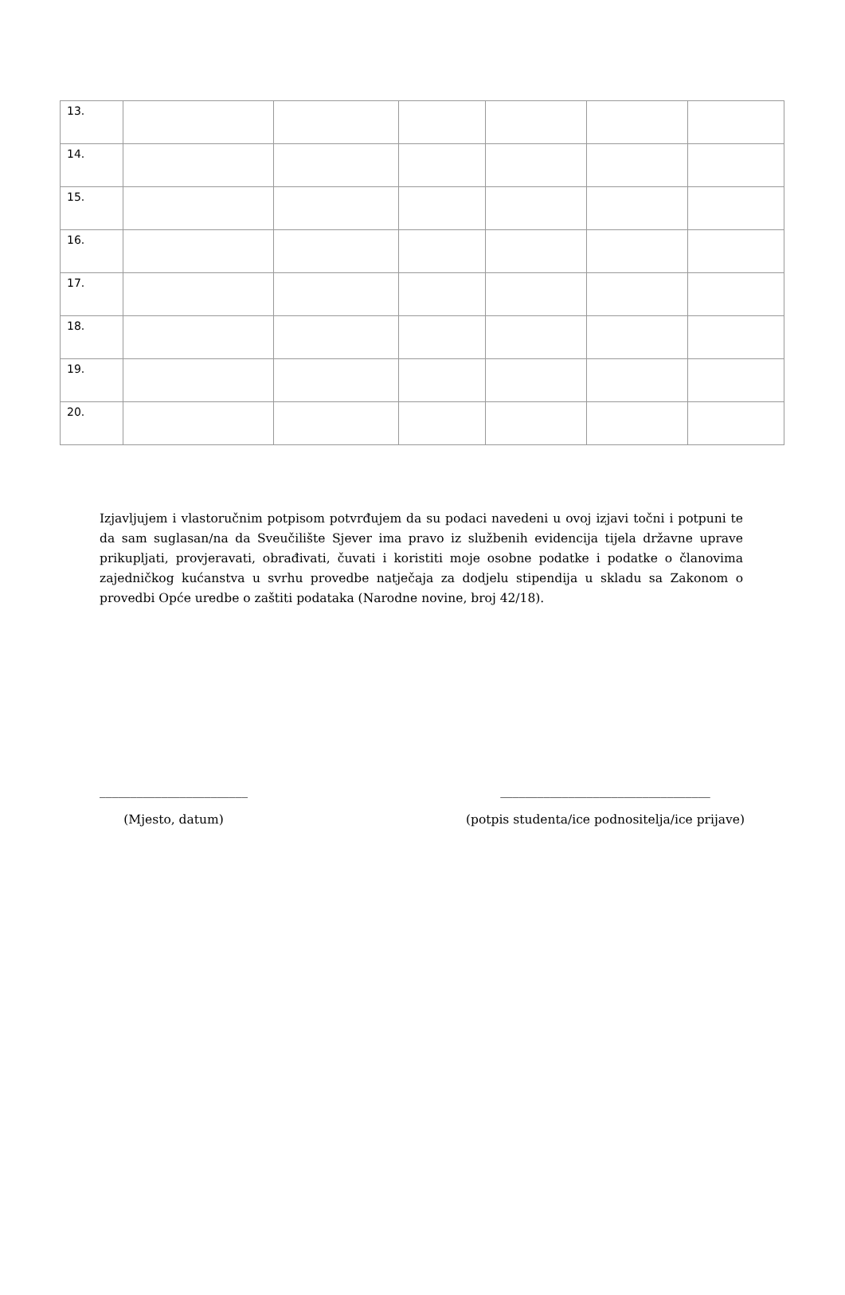| 13. | | | | | | |
| 14. | | | | | | |
| 15. | | | | | | |
| 16. | | | | | | |
| 17. | | | | | | |
| 18. | | | | | | |
| 19. | | | | | | |
| 20. | | | | | | |
Izjavljujem i vlastoručnim potpisom potvrđujem da su podaci navedeni u ovoj izjavi točni i potpuni te da sam suglasan/na da Sveučilište Sjever ima pravo iz službenih evidencija tijela državne uprave prikupljati, provjeravati, obrađivati, čuvati i koristiti moje osobne podatke i podatke o članovima zajedničkog kućanstva u svrhu provedbe natječaja za dodjelu stipendija u skladu sa Zakonom o provedbi Opće uredbe o zaštiti podataka (Narodne novine, broj 42/18).
________________________
(Mjesto, datum)
__________________________________
(potpis studenta/ice podnositelja/ice prijave)